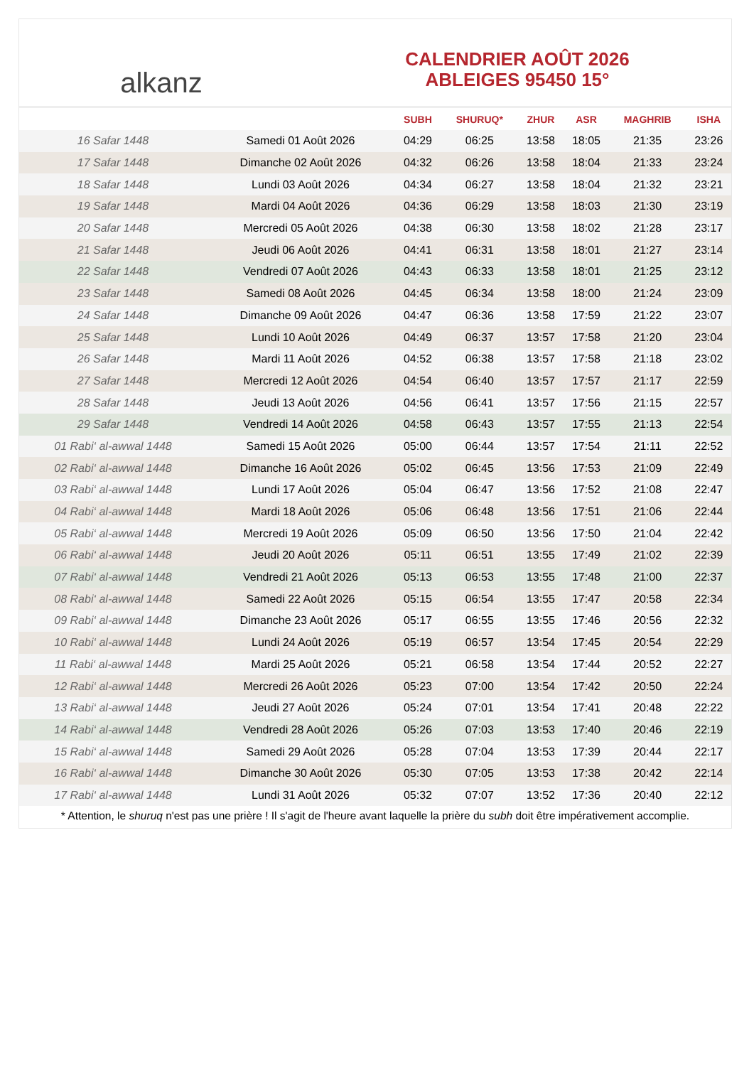alkanz
CALENDRIER AOÛT 2026
ABLEIGES 95450 15°
| | | SUBH | SHURUQ* | ZHUR | ASR | MAGHRIB | ISHA |
| --- | --- | --- | --- | --- | --- | --- | --- |
| 16 Safar 1448 | Samedi 01 Août 2026 | 04:29 | 06:25 | 13:58 | 18:05 | 21:35 | 23:26 |
| 17 Safar 1448 | Dimanche 02 Août 2026 | 04:32 | 06:26 | 13:58 | 18:04 | 21:33 | 23:24 |
| 18 Safar 1448 | Lundi 03 Août 2026 | 04:34 | 06:27 | 13:58 | 18:04 | 21:32 | 23:21 |
| 19 Safar 1448 | Mardi 04 Août 2026 | 04:36 | 06:29 | 13:58 | 18:03 | 21:30 | 23:19 |
| 20 Safar 1448 | Mercredi 05 Août 2026 | 04:38 | 06:30 | 13:58 | 18:02 | 21:28 | 23:17 |
| 21 Safar 1448 | Jeudi 06 Août 2026 | 04:41 | 06:31 | 13:58 | 18:01 | 21:27 | 23:14 |
| 22 Safar 1448 | Vendredi 07 Août 2026 | 04:43 | 06:33 | 13:58 | 18:01 | 21:25 | 23:12 |
| 23 Safar 1448 | Samedi 08 Août 2026 | 04:45 | 06:34 | 13:58 | 18:00 | 21:24 | 23:09 |
| 24 Safar 1448 | Dimanche 09 Août 2026 | 04:47 | 06:36 | 13:58 | 17:59 | 21:22 | 23:07 |
| 25 Safar 1448 | Lundi 10 Août 2026 | 04:49 | 06:37 | 13:57 | 17:58 | 21:20 | 23:04 |
| 26 Safar 1448 | Mardi 11 Août 2026 | 04:52 | 06:38 | 13:57 | 17:58 | 21:18 | 23:02 |
| 27 Safar 1448 | Mercredi 12 Août 2026 | 04:54 | 06:40 | 13:57 | 17:57 | 21:17 | 22:59 |
| 28 Safar 1448 | Jeudi 13 Août 2026 | 04:56 | 06:41 | 13:57 | 17:56 | 21:15 | 22:57 |
| 29 Safar 1448 | Vendredi 14 Août 2026 | 04:58 | 06:43 | 13:57 | 17:55 | 21:13 | 22:54 |
| 01 Rabi‘ al-awwal 1448 | Samedi 15 Août 2026 | 05:00 | 06:44 | 13:57 | 17:54 | 21:11 | 22:52 |
| 02 Rabi‘ al-awwal 1448 | Dimanche 16 Août 2026 | 05:02 | 06:45 | 13:56 | 17:53 | 21:09 | 22:49 |
| 03 Rabi‘ al-awwal 1448 | Lundi 17 Août 2026 | 05:04 | 06:47 | 13:56 | 17:52 | 21:08 | 22:47 |
| 04 Rabi‘ al-awwal 1448 | Mardi 18 Août 2026 | 05:06 | 06:48 | 13:56 | 17:51 | 21:06 | 22:44 |
| 05 Rabi‘ al-awwal 1448 | Mercredi 19 Août 2026 | 05:09 | 06:50 | 13:56 | 17:50 | 21:04 | 22:42 |
| 06 Rabi‘ al-awwal 1448 | Jeudi 20 Août 2026 | 05:11 | 06:51 | 13:55 | 17:49 | 21:02 | 22:39 |
| 07 Rabi‘ al-awwal 1448 | Vendredi 21 Août 2026 | 05:13 | 06:53 | 13:55 | 17:48 | 21:00 | 22:37 |
| 08 Rabi‘ al-awwal 1448 | Samedi 22 Août 2026 | 05:15 | 06:54 | 13:55 | 17:47 | 20:58 | 22:34 |
| 09 Rabi‘ al-awwal 1448 | Dimanche 23 Août 2026 | 05:17 | 06:55 | 13:55 | 17:46 | 20:56 | 22:32 |
| 10 Rabi‘ al-awwal 1448 | Lundi 24 Août 2026 | 05:19 | 06:57 | 13:54 | 17:45 | 20:54 | 22:29 |
| 11 Rabi‘ al-awwal 1448 | Mardi 25 Août 2026 | 05:21 | 06:58 | 13:54 | 17:44 | 20:52 | 22:27 |
| 12 Rabi‘ al-awwal 1448 | Mercredi 26 Août 2026 | 05:23 | 07:00 | 13:54 | 17:42 | 20:50 | 22:24 |
| 13 Rabi‘ al-awwal 1448 | Jeudi 27 Août 2026 | 05:24 | 07:01 | 13:54 | 17:41 | 20:48 | 22:22 |
| 14 Rabi‘ al-awwal 1448 | Vendredi 28 Août 2026 | 05:26 | 07:03 | 13:53 | 17:40 | 20:46 | 22:19 |
| 15 Rabi‘ al-awwal 1448 | Samedi 29 Août 2026 | 05:28 | 07:04 | 13:53 | 17:39 | 20:44 | 22:17 |
| 16 Rabi‘ al-awwal 1448 | Dimanche 30 Août 2026 | 05:30 | 07:05 | 13:53 | 17:38 | 20:42 | 22:14 |
| 17 Rabi‘ al-awwal 1448 | Lundi 31 Août 2026 | 05:32 | 07:07 | 13:52 | 17:36 | 20:40 | 22:12 |
* Attention, le shuruq n'est pas une prière ! Il s'agit de l'heure avant laquelle la prière du subh doit être impérativement accomplie.